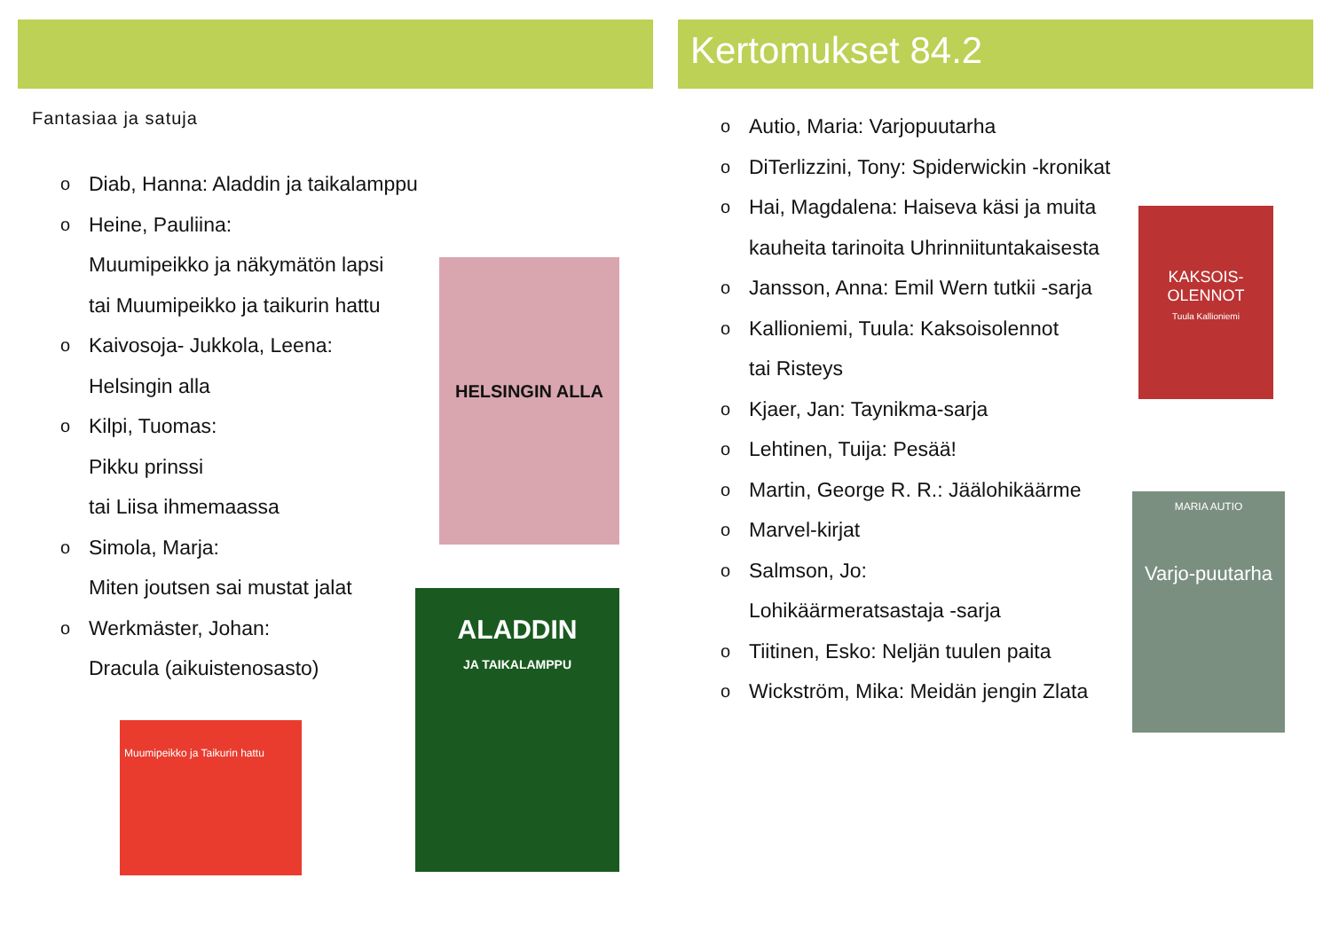Fantasiaa ja satuja
Diab, Hanna: Aladdin ja taikalamppu
Heine, Pauliina:
Muumipeikko ja näkymätön lapsi
tai Muumipeikko ja taikurin hattu
Kaivosoja- Jukkola, Leena:
Helsingin alla
Kilpi, Tuomas:
Pikku prinssi
tai Liisa ihmemaassa
Simola, Marja:
Miten joutsen sai mustat jalat
Werkmäster, Johan:
Dracula (aikuistenosasto)
HELSINGIN ALLA
ALADDIN
JA TAIKALAMPPU
Muumipeikko ja Taikurin hattu
Kertomukset 84.2
Autio, Maria: Varjopuutarha
DiTerlizzini, Tony: Spiderwickin -kronikat
Hai, Magdalena: Haiseva käsi ja muita
kauheita tarinoita Uhrinniituntakaisesta
Jansson, Anna: Emil Wern tutkii -sarja
Kallioniemi, Tuula: Kaksoisolennot
tai Risteys
Kjaer, Jan: Taynikma-sarja
Lehtinen, Tuija: Pesää!
Martin, George R. R.: Jäälohikäärme
Marvel-kirjat
Salmson, Jo:
Lohikäärmeratsastaja -sarja
Tiitinen, Esko: Neljän tuulen paita
Wickström, Mika: Meidän jengin Zlata
KAKSOIS-OLENNOT
Tuula Kallioniemi
MARIA AUTIO
Varjo-puutarha